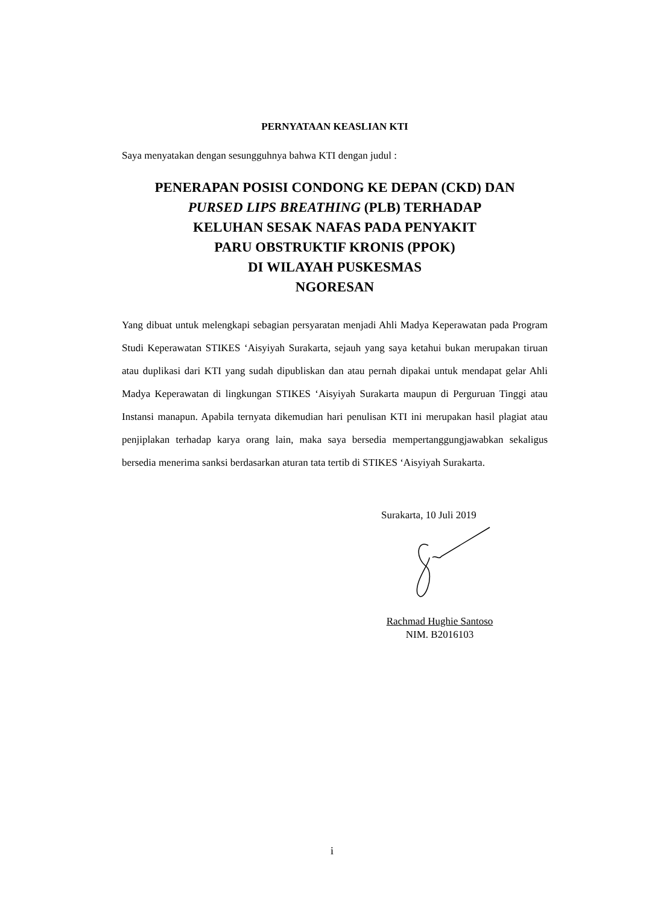PERNYATAAN KEASLIAN KTI
Saya menyatakan dengan sesungguhnya bahwa KTI dengan judul :
PENERAPAN POSISI CONDONG KE DEPAN (CKD) DAN
PURSED LIPS BREATHING (PLB) TERHADAP
KELUHAN SESAK NAFAS PADA PENYAKIT
PARU OBSTRUKTIF KRONIS (PPOK)
DI WILAYAH PUSKESMAS
NGORESAN
Yang dibuat untuk melengkapi sebagian persyaratan menjadi Ahli Madya Keperawatan pada Program Studi Keperawatan STIKES ‘Aisyiyah Surakarta, sejauh yang saya ketahui bukan merupakan tiruan atau duplikasi dari KTI yang sudah dipubliskan dan atau pernah dipakai untuk mendapat gelar Ahli Madya Keperawatan di lingkungan STIKES ‘Aisyiyah Surakarta maupun di Perguruan Tinggi atau Instansi manapun. Apabila ternyata dikemudian hari penulisan KTI ini merupakan hasil plagiat atau penjiplakan terhadap karya orang lain, maka saya bersedia mempertanggungjawabkan sekaligus bersedia menerima sanksi berdasarkan aturan tata tertib di STIKES ‘Aisyiyah Surakarta.
Surakarta, 10 Juli 2019
Rachmad Hughie Santoso
NIM. B2016103
i